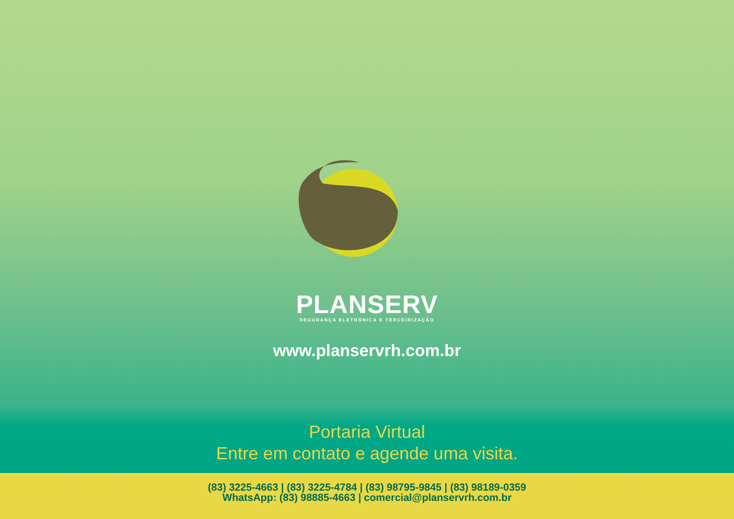PLANSERV
SEGURANÇA ELETRÔNICA E TERCEIRIZAÇÃO
www.planservrh.com.br
Portaria Virtual
Entre em contato e agende uma visita.
(83) 3225-4663 | (83) 3225-4784 | (83) 98795-9845 | (83) 98189-0359
WhatsApp: (83) 98885-4663 | comercial@planservrh.com.br